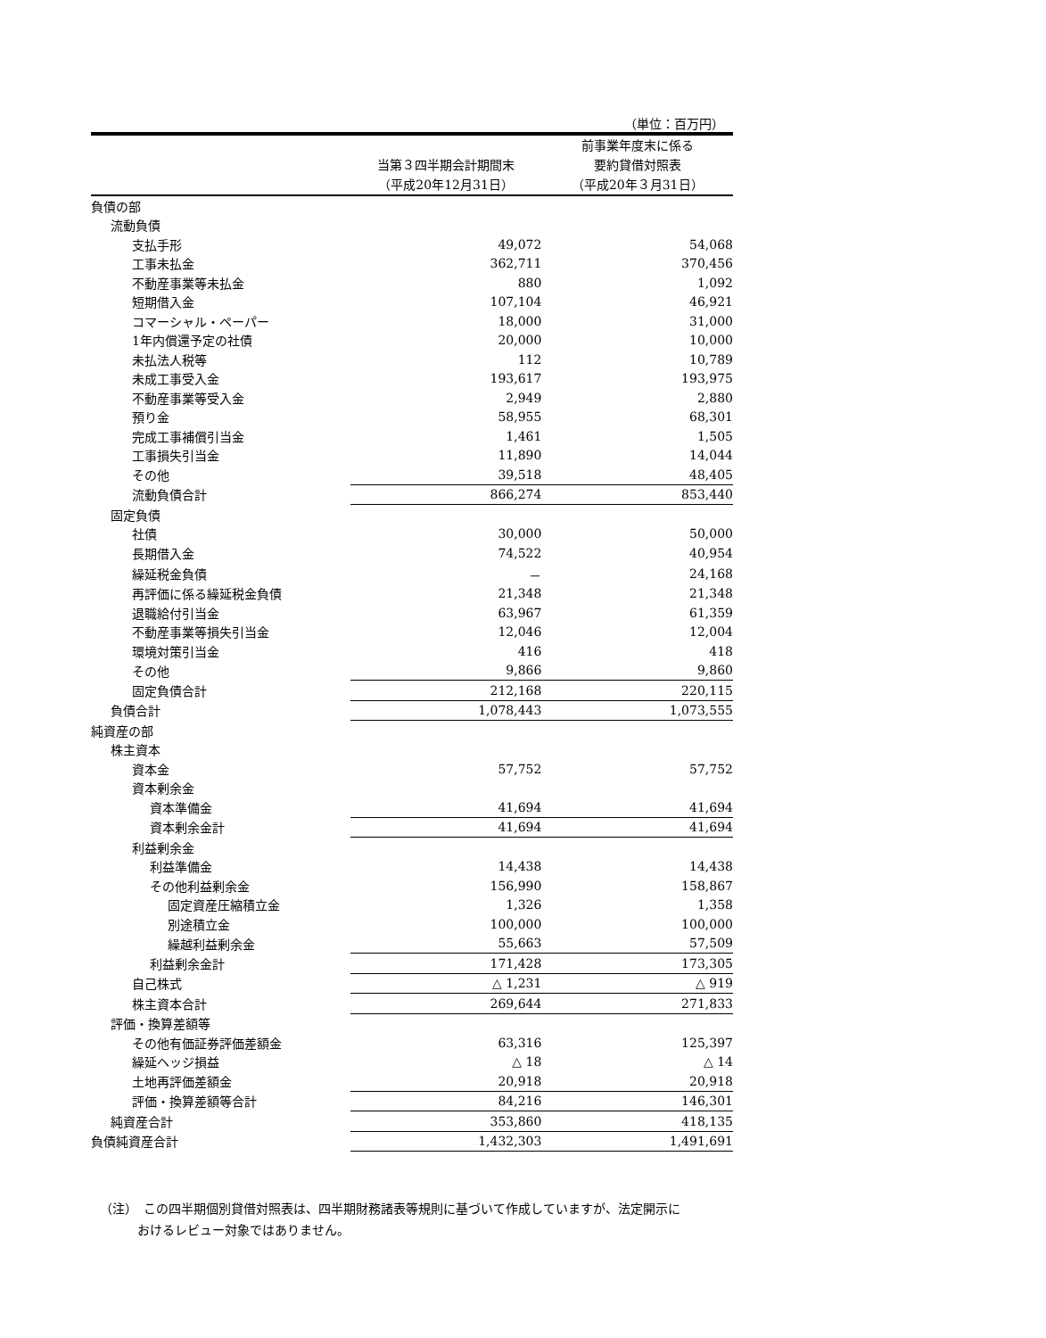（単位：百万円）
| | 当第３四半期会計期間末 （平成20年12月31日） | 前事業年度末に係る 要約貸借対照表 （平成20年３月31日） |
| --- | --- | --- |
| 負債の部 | | |
| 流動負債 | | |
| 支払手形 | 49,072 | 54,068 |
| 工事未払金 | 362,711 | 370,456 |
| 不動産事業等未払金 | 880 | 1,092 |
| 短期借入金 | 107,104 | 46,921 |
| コマーシャル・ペーパー | 18,000 | 31,000 |
| 1年内償還予定の社債 | 20,000 | 10,000 |
| 未払法人税等 | 112 | 10,789 |
| 未成工事受入金 | 193,617 | 193,975 |
| 不動産事業等受入金 | 2,949 | 2,880 |
| 預り金 | 58,955 | 68,301 |
| 完成工事補償引当金 | 1,461 | 1,505 |
| 工事損失引当金 | 11,890 | 14,044 |
| その他 | 39,518 | 48,405 |
| 流動負債合計 | 866,274 | 853,440 |
| 固定負債 | | |
| 社債 | 30,000 | 50,000 |
| 長期借入金 | 74,522 | 40,954 |
| 繰延税金負債 | － | 24,168 |
| 再評価に係る繰延税金負債 | 21,348 | 21,348 |
| 退職給付引当金 | 63,967 | 61,359 |
| 不動産事業等損失引当金 | 12,046 | 12,004 |
| 環境対策引当金 | 416 | 418 |
| その他 | 9,866 | 9,860 |
| 固定負債合計 | 212,168 | 220,115 |
| 負債合計 | 1,078,443 | 1,073,555 |
| 純資産の部 | | |
| 株主資本 | | |
| 資本金 | 57,752 | 57,752 |
| 資本剰余金 | | |
| 資本準備金 | 41,694 | 41,694 |
| 資本剰余金計 | 41,694 | 41,694 |
| 利益剰余金 | | |
| 利益準備金 | 14,438 | 14,438 |
| その他利益剰余金 | 156,990 | 158,867 |
| 固定資産圧縮積立金 | 1,326 | 1,358 |
| 別途積立金 | 100,000 | 100,000 |
| 繰越利益剰余金 | 55,663 | 57,509 |
| 利益剰余金計 | 171,428 | 173,305 |
| 自己株式 | △ 1,231 | △ 919 |
| 株主資本合計 | 269,644 | 271,833 |
| 評価・換算差額等 | | |
| その他有価証券評価差額金 | 63,316 | 125,397 |
| 繰延ヘッジ損益 | △ 18 | △ 14 |
| 土地再評価差額金 | 20,918 | 20,918 |
| 評価・換算差額等合計 | 84,216 | 146,301 |
| 純資産合計 | 353,860 | 418,135 |
| 負債純資産合計 | 1,432,303 | 1,491,691 |
（注）　この四半期個別貸借対照表は、四半期財務諸表等規則に基づいて作成していますが、法定開示に
　　　おけるレビュー対象ではありません。